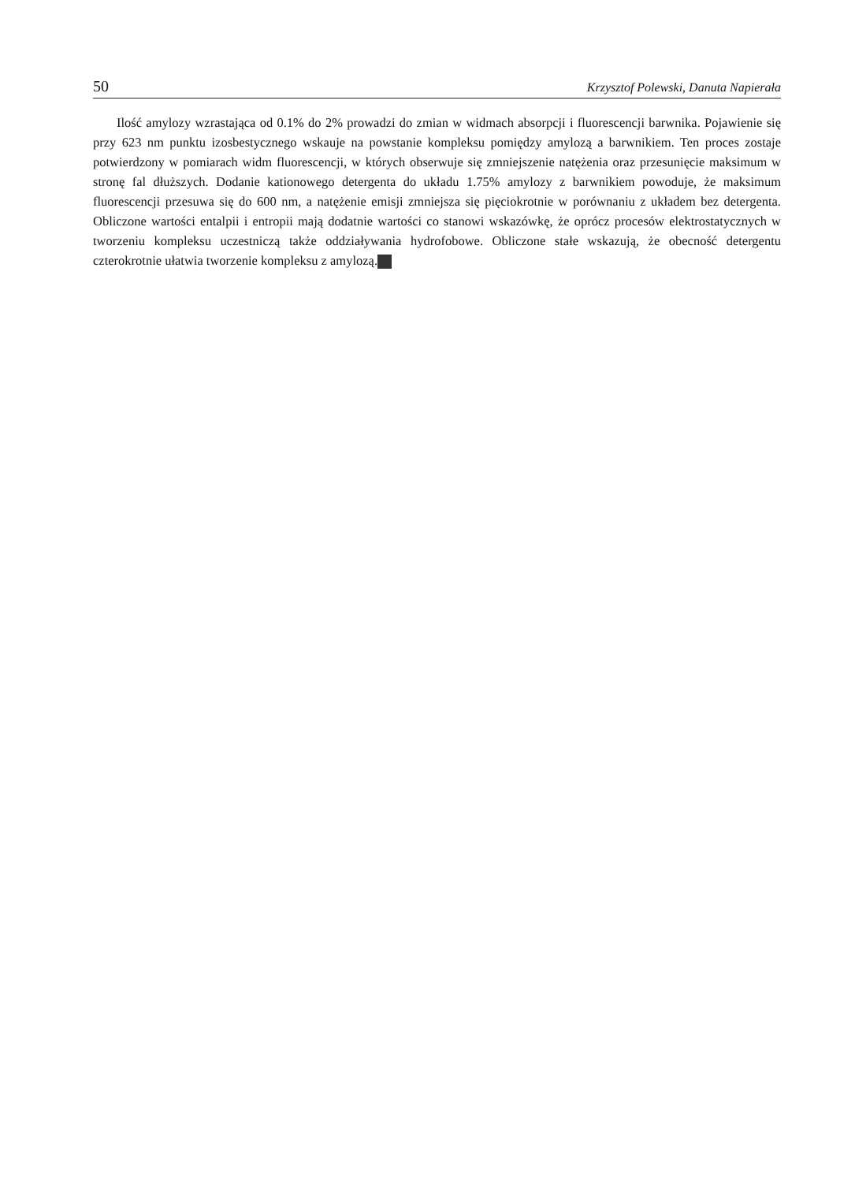50 Krzysztof Polewski, Danuta Napierała
Ilość amylozy wzrastająca od 0.1% do 2% prowadzi do zmian w widmach absorpcji i fluorescencji barwnika. Pojawienie się przy 623 nm punktu izosbestycznego wskauje na powstanie kompleksu pomiędzy amylozą a barwnikiem. Ten proces zostaje potwierdzony w pomiarach widm fluorescencji, w których obserwuje się zmniejszenie natężenia oraz przesunięcie maksimum w stronę fal dłuższych. Dodanie kationowego detergenta do układu 1.75% amylozy z barwnikiem powoduje, że maksimum fluorescencji przesuwa się do 600 nm, a natężenie emisji zmniejsza się pięciokrotnie w porównaniu z układem bez detergenta. Obliczone wartości entalpii i entropii mają dodatnie wartości co stanowi wskazówkę, że oprócz procesów elektrostatycznych w tworzeniu kompleksu uczestniczą także oddziaływania hydrofobowe. Obliczone stałe wskazują, że obecność detergentu czterokrotnie ułatwia tworzenie kompleksu z amylozą.